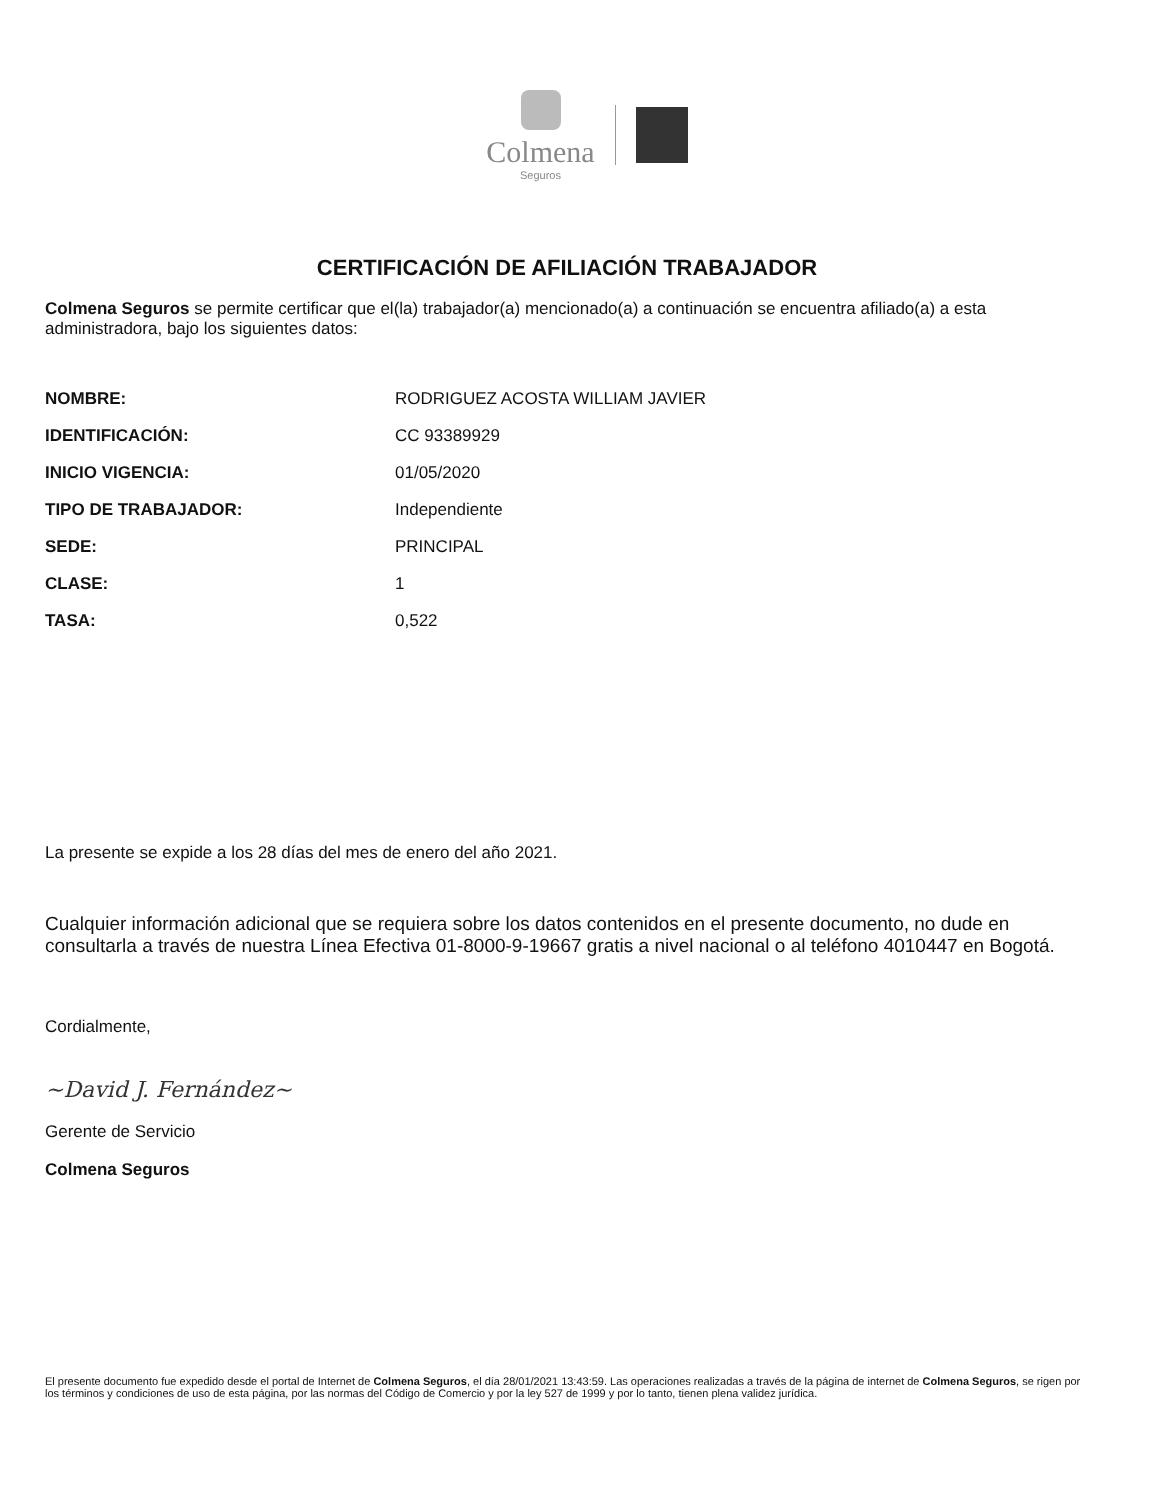Colmena
Seguros
CERTIFICACIÓN DE AFILIACIÓN TRABAJADOR
Colmena Seguros se permite certificar que el(la) trabajador(a) mencionado(a) a continuación se encuentra afiliado(a) a esta administradora, bajo los siguientes datos:
| NOMBRE: | RODRIGUEZ ACOSTA WILLIAM JAVIER |
| IDENTIFICACIÓN: | CC 93389929 |
| INICIO VIGENCIA: | 01/05/2020 |
| TIPO DE TRABAJADOR: | Independiente |
| SEDE: | PRINCIPAL |
| CLASE: | 1 |
| TASA: | 0,522 |
La presente se expide a los 28 días del mes de enero del año 2021.
Cualquier información adicional que se requiera sobre los datos contenidos en el presente documento, no dude en consultarla a través de nuestra Línea Efectiva 01-8000-9-19667 gratis a nivel nacional o al teléfono 4010447 en Bogotá.
Cordialmente,
~David J. Fernández~
Gerente de Servicio
Colmena Seguros
El presente documento fue expedido desde el portal de Internet de Colmena Seguros, el día 28/01/2021 13:43:59. Las operaciones realizadas a través de la página de internet de Colmena Seguros, se rigen por los términos y condiciones de uso de esta página, por las normas del Código de Comercio y por la ley 527 de 1999 y por lo tanto, tienen plena validez jurídica.